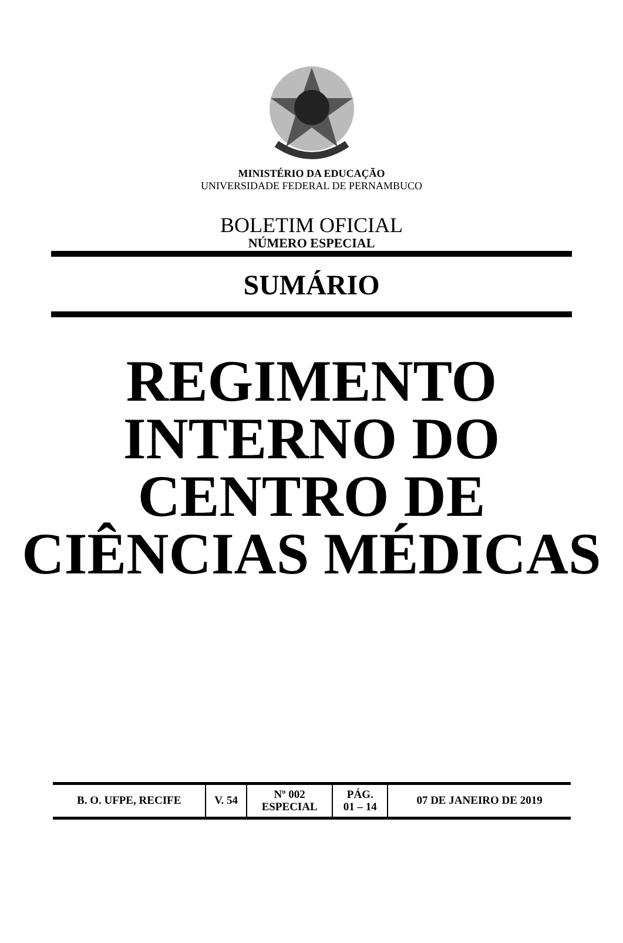MINISTÉRIO DA EDUCAÇÃO
UNIVERSIDADE FEDERAL DE PERNAMBUCO
BOLETIM OFICIAL
NÚMERO ESPECIAL
SUMÁRIO
REGIMENTO
INTERNO DO
CENTRO DE
CIÊNCIAS MÉDICAS
| B. O. UFPE, RECIFE | V. 54 | Nº 002 ESPECIAL | PÁG. 01 – 14 | 07 DE JANEIRO DE 2019 |